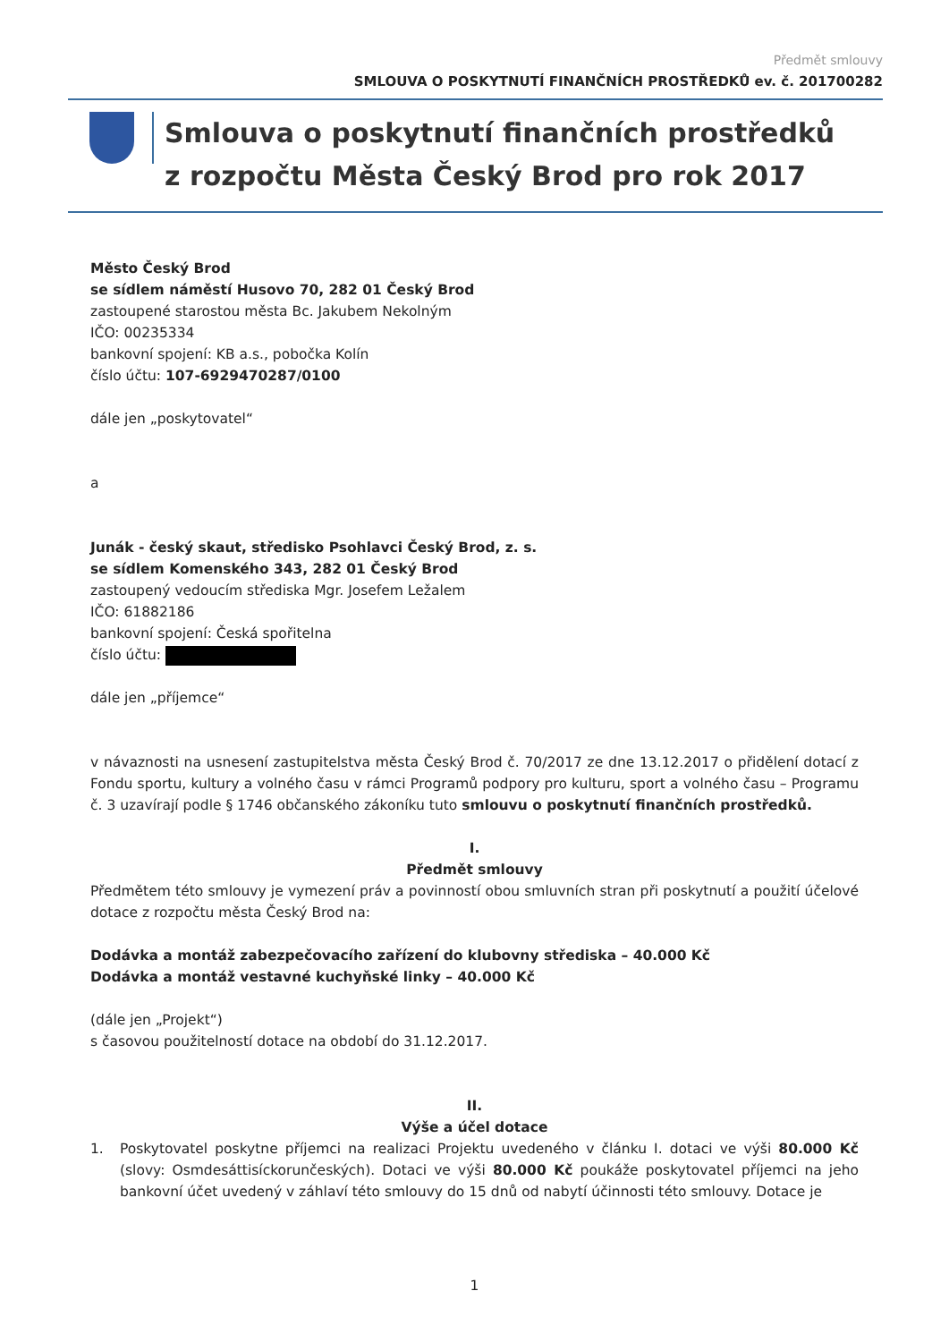Předmět smlouvy
SMLOUVA O POSKYTNUTÍ FINANČNÍCH PROSTŘEDKŮ ev. č. 201700282
Smlouva o poskytnutí finančních prostředků
z rozpočtu Města Český Brod pro rok 2017
Město Český Brod
se sídlem náměstí Husovo 70, 282 01 Český Brod
zastoupené starostou města Bc. Jakubem Nekolným
IČO: 00235334
bankovní spojení: KB a.s., pobočka Kolín
číslo účtu: 107-6929470287/0100
dále jen „poskytovatel“
a
Junák - český skaut, středisko Psohlavci Český Brod, z. s.
se sídlem Komenského 343, 282 01 Český Brod
zastoupený vedoucím střediska Mgr. Josefem Ležalem
IČO: 61882186
bankovní spojení: Česká spořitelna
číslo účtu:
dále jen „příjemce“
v návaznosti na usnesení zastupitelstva města Český Brod č. 70/2017 ze dne 13.12.2017 o přidělení dotací z Fondu sportu, kultury a volného času v rámci Programů podpory pro kulturu, sport a volného času – Programu č. 3 uzavírají podle § 1746 občanského zákoníku tuto smlouvu o poskytnutí finančních prostředků.
I.
Předmět smlouvy
Předmětem této smlouvy je vymezení práv a povinností obou smluvních stran při poskytnutí a použití účelové dotace z rozpočtu města Český Brod na:
Dodávka a montáž zabezpečovacího zařízení do klubovny střediska – 40.000 Kč
Dodávka a montáž vestavné kuchyňské linky – 40.000 Kč
(dále jen „Projekt“)
s časovou použitelností dotace na období do 31.12.2017.
II.
Výše a účel dotace
1. Poskytovatel poskytne příjemci na realizaci Projektu uvedeného v článku I. dotaci ve výši 80.000 Kč (slovy: Osmdesáttisíckorunčeských). Dotaci ve výši 80.000 Kč poukáže poskytovatel příjemci na jeho bankovní účet uvedený v záhlaví této smlouvy do 15 dnů od nabytí účinnosti této smlouvy. Dotace je
1